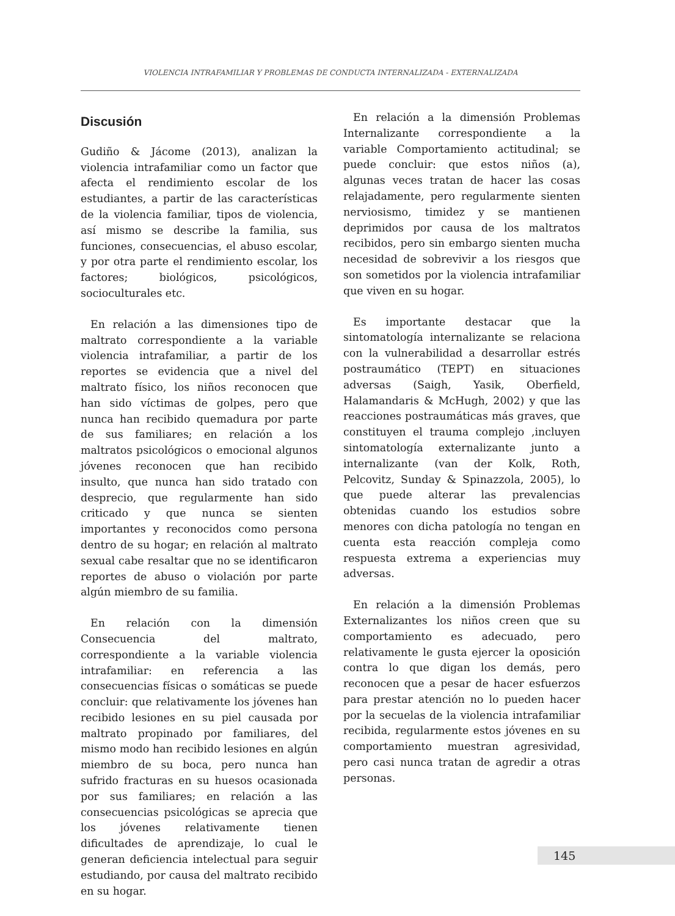VIOLENCIA INTRAFAMILIAR Y PROBLEMAS DE CONDUCTA INTERNALIZADA - EXTERNALIZADA
Discusión
Gudiño & Jácome (2013), analizan la violencia intrafamiliar como un factor que afecta el rendimiento escolar de los estudiantes, a partir de las características de la violencia familiar, tipos de violencia, así mismo se describe la familia, sus funciones, consecuencias, el abuso escolar, y por otra parte el rendimiento escolar, los factores; biológicos, psicológicos, socioculturales etc.
En relación a las dimensiones tipo de maltrato correspondiente a la variable violencia intrafamiliar, a partir de los reportes se evidencia que a nivel del maltrato físico, los niños reconocen que han sido víctimas de golpes, pero que nunca han recibido quemadura por parte de sus familiares; en relación a los maltratos psicológicos o emocional algunos jóvenes reconocen que han recibido insulto, que nunca han sido tratado con desprecio, que regularmente han sido criticado y que nunca se sienten importantes y reconocidos como persona dentro de su hogar; en relación al maltrato sexual cabe resaltar que no se identificaron reportes de abuso o violación por parte algún miembro de su familia.
En relación con la dimensión Consecuencia del maltrato, correspondiente a la variable violencia intrafamiliar: en referencia a las consecuencias físicas o somáticas se puede concluir: que relativamente los jóvenes han recibido lesiones en su piel causada por maltrato propinado por familiares, del mismo modo han recibido lesiones en algún miembro de su boca, pero nunca han sufrido fracturas en su huesos ocasionada por sus familiares; en relación a las consecuencias psicológicas se aprecia que los jóvenes relativamente tienen dificultades de aprendizaje, lo cual le generan deficiencia intelectual para seguir estudiando, por causa del maltrato recibido en su hogar.
En relación a la dimensión Problemas Internalizante correspondiente a la variable Comportamiento actitudinal; se puede concluir: que estos niños (a), algunas veces tratan de hacer las cosas relajadamente, pero regularmente sienten nerviosismo, timidez y se mantienen deprimidos por causa de los maltratos recibidos, pero sin embargo sienten mucha necesidad de sobrevivir a los riesgos que son sometidos por la violencia intrafamiliar que viven en su hogar.
Es importante destacar que la sintomatología internalizante se relaciona con la vulnerabilidad a desarrollar estrés postraumático (TEPT) en situaciones adversas (Saigh, Yasik, Oberfield, Halamandaris & McHugh, 2002) y que las reacciones postraumáticas más graves, que constituyen el trauma complejo ,incluyen sintomatología externalizante junto a internalizante (van der Kolk, Roth, Pelcovitz, Sunday & Spinazzola, 2005), lo que puede alterar las prevalencias obtenidas cuando los estudios sobre menores con dicha patología no tengan en cuenta esta reacción compleja como respuesta extrema a experiencias muy adversas.
En relación a la dimensión Problemas Externalizantes los niños creen que su comportamiento es adecuado, pero relativamente le gusta ejercer la oposición contra lo que digan los demás, pero reconocen que a pesar de hacer esfuerzos para prestar atención no lo pueden hacer por la secuelas de la violencia intrafamiliar recibida, regularmente estos jóvenes en su comportamiento muestran agresividad, pero casi nunca tratan de agredir a otras personas.
145